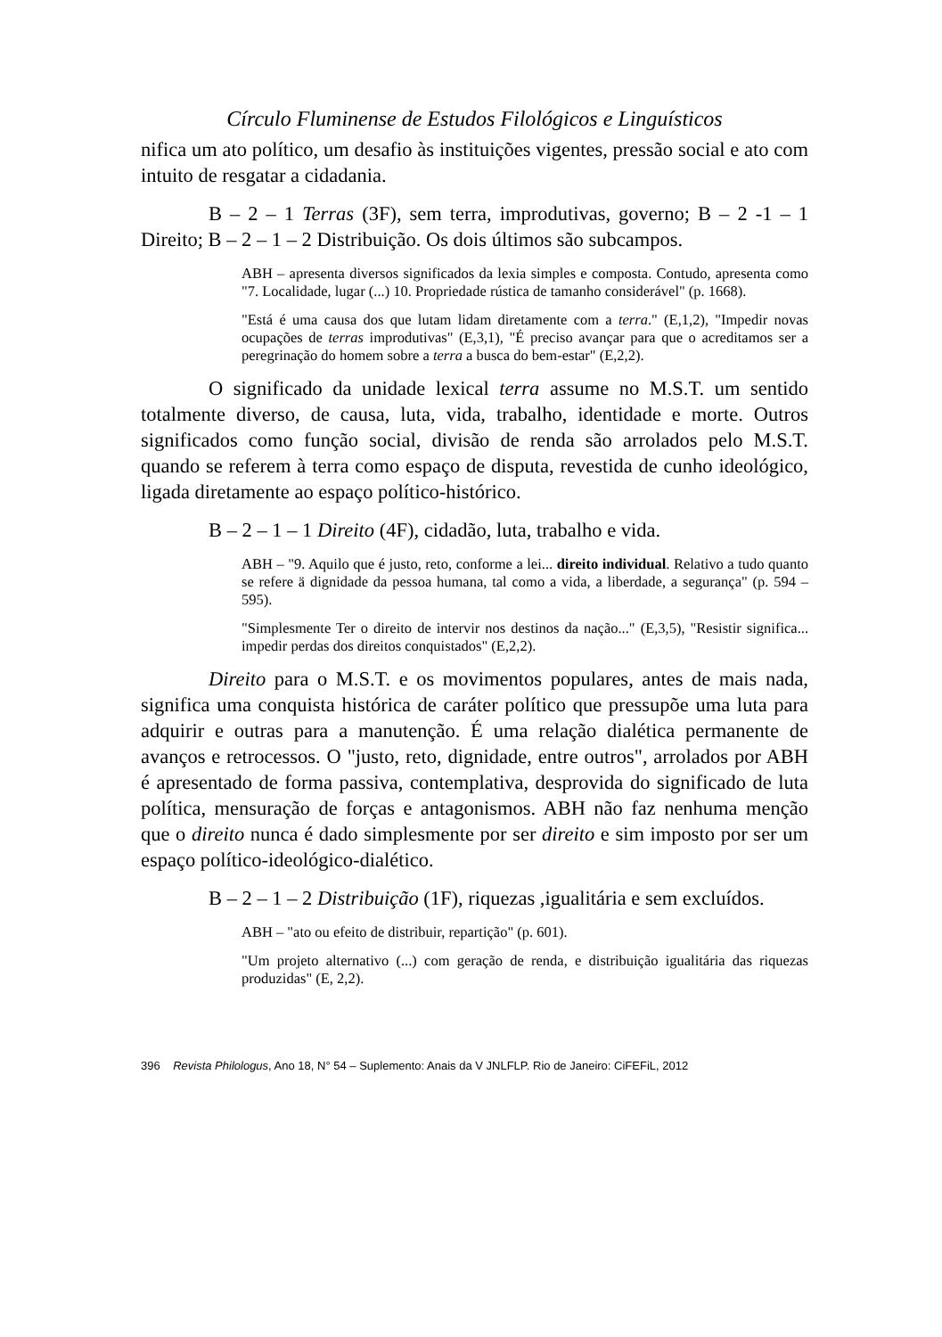Círculo Fluminense de Estudos Filológicos e Linguísticos
nifica um ato político, um desafio às instituições vigentes, pressão social e ato com intuito de resgatar a cidadania.
B – 2 – 1 Terras (3F), sem terra, improdutivas, governo; B – 2 -1 – 1 Direito; B – 2 – 1 – 2 Distribuição. Os dois últimos são subcampos.
ABH – apresenta diversos significados da lexia simples e composta. Contudo, apresenta como "7. Localidade, lugar (...) 10. Propriedade rústica de tamanho considerável" (p. 1668).
"Está é uma causa dos que lutam lidam diretamente com a terra." (E,1,2), "Impedir novas ocupações de terras improdutivas" (E,3,1), "É preciso avançar para que o acreditamos ser a peregrinação do homem sobre a terra a busca do bem-estar" (E,2,2).
O significado da unidade lexical terra assume no M.S.T. um sentido totalmente diverso, de causa, luta, vida, trabalho, identidade e morte. Outros significados como função social, divisão de renda são arrolados pelo M.S.T. quando se referem à terra como espaço de disputa, revestida de cunho ideológico, ligada diretamente ao espaço político-histórico.
B – 2 – 1 – 1 Direito (4F), cidadão, luta, trabalho e vida.
ABH – "9. Aquilo que é justo, reto, conforme a lei... direito individual. Relativo a tudo quanto se refere ä dignidade da pessoa humana, tal como a vida, a liberdade, a segurança" (p. 594 – 595).
"Simplesmente Ter o direito de intervir nos destinos da nação..." (E,3,5), "Resistir significa... impedir perdas dos direitos conquistados" (E,2,2).
Direito para o M.S.T. e os movimentos populares, antes de mais nada, significa uma conquista histórica de caráter político que pressupõe uma luta para adquirir e outras para a manutenção. É uma relação dialética permanente de avanços e retrocessos. O "justo, reto, dignidade, entre outros", arrolados por ABH é apresentado de forma passiva, contemplativa, desprovida do significado de luta política, mensuração de forças e antagonismos. ABH não faz nenhuma menção que o direito nunca é dado simplesmente por ser direito e sim imposto por ser um espaço político-ideológico-dialético.
B – 2 – 1 – 2 Distribuição (1F), riquezas ,igualitária e sem excluídos.
ABH – "ato ou efeito de distribuir, repartição" (p. 601).
"Um projeto alternativo (...) com geração de renda, e distribuição igualitária das riquezas produzidas" (E, 2,2).
396 Revista Philologus, Ano 18, N° 54 – Suplemento: Anais da V JNLFLP. Rio de Janeiro: CiFEFiL, 2012